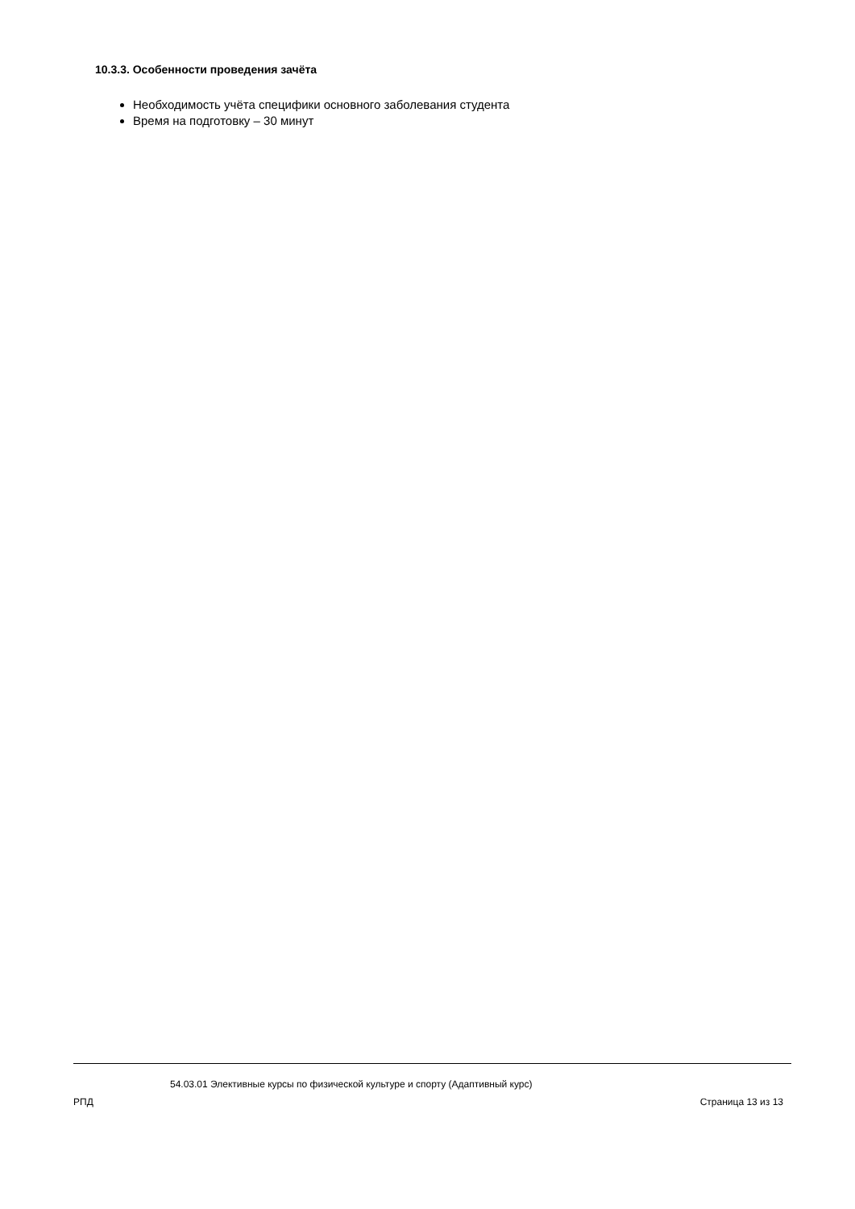10.3.3. Особенности проведения зачёта
Необходимость учёта специфики основного заболевания студента
Время на подготовку – 30 минут
54.03.01 Элективные курсы по физической культуре и спорту (Адаптивный курс)
РПД Страница 13 из 13